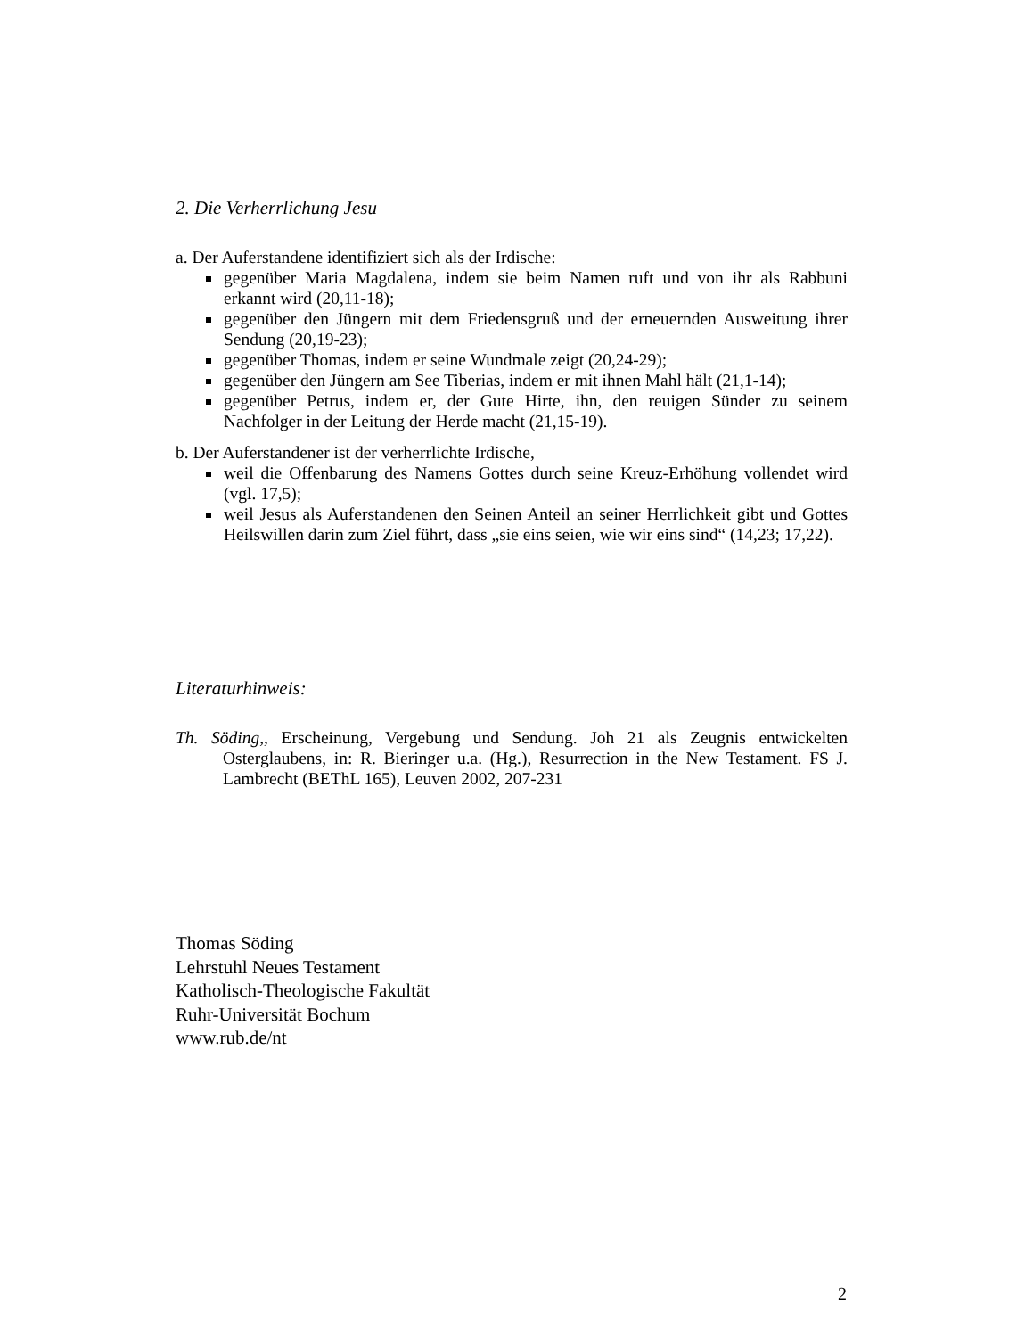2. Die Verherrlichung Jesu
a. Der Auferstandene identifiziert sich als der Irdische:
gegenüber Maria Magdalena, indem sie beim Namen ruft und von ihr als Rabbuni erkannt wird (20,11-18);
gegenüber den Jüngern mit dem Friedensgruß und der erneuernden Ausweitung ihrer Sendung (20,19-23);
gegenüber Thomas, indem er seine Wundmale zeigt (20,24-29);
gegenüber den Jüngern am See Tiberias, indem er mit ihnen Mahl hält (21,1-14);
gegenüber Petrus, indem er, der Gute Hirte, ihn, den reuigen Sünder zu seinem Nachfolger in der Leitung der Herde macht (21,15-19).
b. Der Auferstandener ist der verherrlichte Irdische,
weil die Offenbarung des Namens Gottes durch seine Kreuz-Erhöhung vollendet wird (vgl. 17,5);
weil Jesus als Auferstandenen den Seinen Anteil an seiner Herrlichkeit gibt und Gottes Heilswillen darin zum Ziel führt, dass „sie eins seien, wie wir eins sind“ (14,23; 17,22).
Literaturhinweis:
Th. Söding,, Erscheinung, Vergebung und Sendung. Joh 21 als Zeugnis entwickelten Osterglaubens, in: R. Bieringer u.a. (Hg.), Resurrection in the New Testament. FS J. Lambrecht (BEThL 165), Leuven 2002, 207-231
Thomas Söding
Lehrstuhl Neues Testament
Katholisch-Theologische Fakultät
Ruhr-Universität Bochum
www.rub.de/nt
2